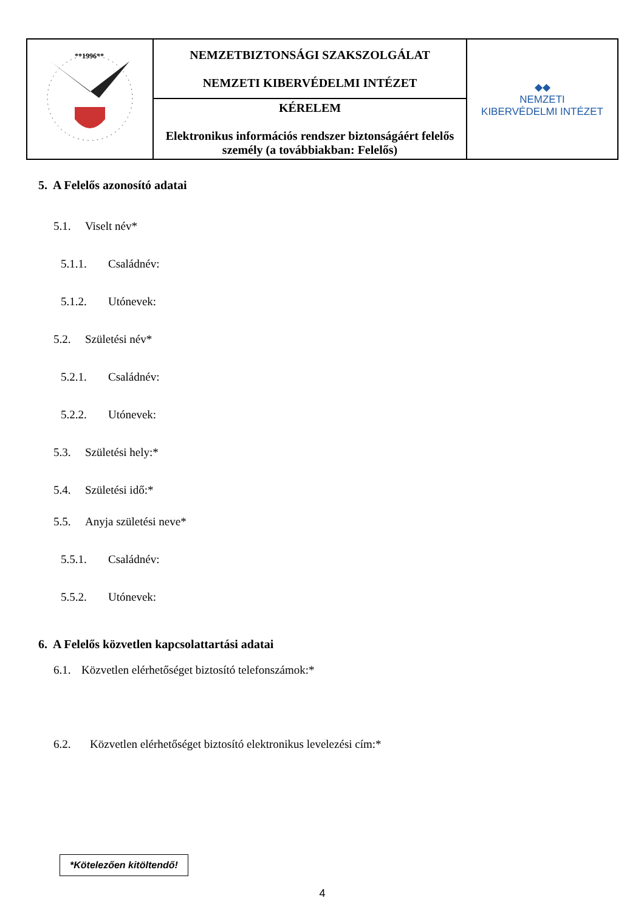| **1996** | NEMZETBIZTONSÁGI SZAKSZOLGÁLAT NEMZETI KIBERVÉDELMI INTÉZET | ◆◆ NEMZETI KIBERVÉDELMI INTÉZET |
| | KÉRELEM Elektronikus információs rendszer biztonságáért felelős személy (a továbbiakban: Felelős) | |
5. A Felelős azonosító adatai
5.1. Viselt név*
5.1.1. Családnév:
5.1.2. Utónevek:
5.2. Születési név*
5.2.1. Családnév:
5.2.2. Utónevek:
5.3. Születési hely:*
5.4. Születési idő:*
5.5. Anyja születési neve*
5.5.1. Családnév:
5.5.2. Utónevek:
6. A Felelős közvetlen kapcsolattartási adatai
6.1. Közvetlen elérhetőséget biztosító telefonszámok:*
6.2. Közvetlen elérhetőséget biztosító elektronikus levelezési cím:*
*Kötelezően kitöltendő!
4